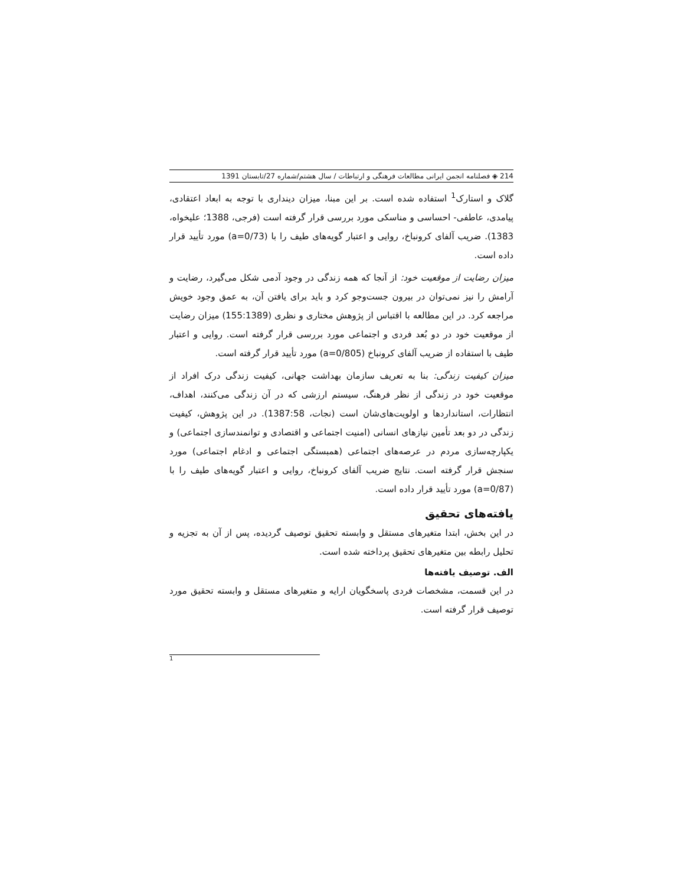214 ◈ فصلنامه انجمن ایرانی مطالعات فرهنگی و ارتباطات / سال هشتم/شماره 27/تابستان 1391
گلاک و استارک<sup>1</sup> استفاده شده است. بر این مبنا، میزان دینداری با توجه به ابعاد اعتقادی، پیامدی، عاطفی- احساسی و مناسکی مورد بررسی قرار گرفته است (فرجی، 1388؛ علیخواه، 1383). ضریب آلفای کرونباخ، روایی و اعتبار گویه‌های طیف را با (a=0/73) مورد تأیید قرار داده است.
میزان رضایت از موقعیت خود: از آنجا که همه زندگی در وجود آدمی شکل می‌گیرد، رضایت و آرامش را نیز نمی‌توان در بیرون جست‌وجو کرد و باید برای یافتن آن، به عمق وجود خویش مراجعه کرد. در این مطالعه با اقتباس از پژوهش مختاری و نظری (155:1389) میزان رضایت از موقعیت خود در دو بُعد فردی و اجتماعی مورد بررسی قرار گرفته است. روایی و اعتبار طیف با استفاده از ضریب آلفای کرونباخ (a=0/805) مورد تأیید قرار گرفته است.
میزان کیفیت زندگی: بنا به تعریف سازمان بهداشت جهانی، کیفیت زندگی درک افراد از موقعیت خود در زندگی از نظر فرهنگ، سیستم ارزشی که در آن زندگی می‌کنند، اهداف، انتظارات، استانداردها و اولویت‌های‌شان است (نجات، 1387:58). در این پژوهش، کیفیت زندگی در دو بعد تأمین نیازهای انسانی (امنیت اجتماعی و اقتصادی و توانمندسازی اجتماعی) و یکپارچه‌سازی مردم در عرصه‌های اجتماعی (همبستگی اجتماعی و ادغام اجتماعی) مورد سنجش قرار گرفته است. نتایج ضریب آلفای کرونباخ، روایی و اعتبار گویه‌های طیف را با (a=0/87) مورد تأیید قرار داده است.
یافته‌های تحقیق
در این بخش، ابتدا متغیرهای مستقل و وابسته تحقیق توصیف گردیده، پس از آن به تجزیه و تحلیل رابطه بین متغیرهای تحقیق پرداخته شده است.
الف. توصیف یافته‌ها
در این قسمت، مشخصات فردی پاسخگویان ارایه و متغیرهای مستقل و وابسته تحقیق مورد توصیف قرار گرفته است.
1